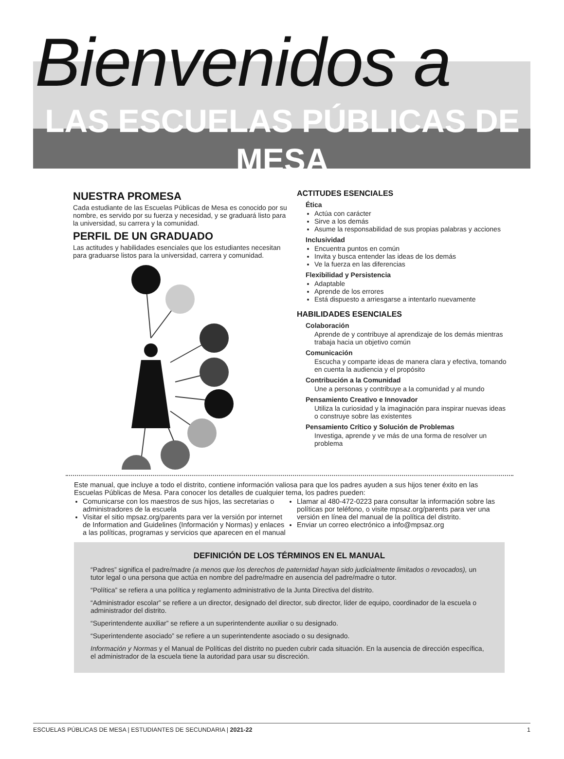Bienvenidos a
LAS ESCUELAS PÚBLICAS DE MESA
NUESTRA PROMESA
Cada estudiante de las Escuelas Públicas de Mesa es conocido por su nombre, es servido por su fuerza y necesidad, y se graduará listo para la universidad, su carrera y la comunidad.
PERFIL DE UN GRADUADO
Las actitudes y habilidades esenciales que los estudiantes necesitan para graduarse listos para la universidad, carrera y comunidad.
ACTITUDES ESENCIALES
Ética
Actúa con carácter
Sirve a los demás
Asume la responsabilidad de sus propias palabras y acciones
Inclusividad
Encuentra puntos en común
Invita y busca entender las ideas de los demás
Ve la fuerza en las diferencias
Flexibilidad y Persistencia
Adaptable
Aprende de los errores
Está dispuesto a arriesgarse a intentarlo nuevamente
HABILIDADES ESENCIALES
Colaboración
Aprende de y contribuye al aprendizaje de los demás mientras trabaja hacia un objetivo común
Comunicación
Escucha y comparte ideas de manera clara y efectiva, tomando en cuenta la audiencia y el propósito
Contribución a la Comunidad
Une a personas y contribuye a la comunidad y al mundo
Pensamiento Creativo e Innovador
Utiliza la curiosidad y la imaginación para inspirar nuevas ideas o construye sobre las existentes
Pensamiento Crítico y Solución de Problemas
Investiga, aprende y ve más de una forma de resolver un problema
Este manual, que incluye a todo el distrito, contiene información valiosa para que los padres ayuden a sus hijos tener éxito en las Escuelas Públicas de Mesa. Para conocer los detalles de cualquier tema, los padres pueden:
Comunicarse con los maestros de sus hijos, las secretarias o administradores de la escuela
Visitar el sitio mpsaz.org/parents para ver la versión por internet de Information and Guidelines (Información y Normas) y enlaces a las políticas, programas y servicios que aparecen en el manual
Llamar al 480-472-0223 para consultar la información sobre las políticas por teléfono, o visite mpsaz.org/parents para ver una versión en línea del manual de la política del distrito.
Enviar un correo electrónico a info@mpsaz.org
DEFINICIÓN DE LOS TÉRMINOS EN EL MANUAL
“Padres” significa el padre/madre (a menos que los derechos de paternidad hayan sido judicialmente limitados o revocados), un tutor legal o una persona que actúa en nombre del padre/madre en ausencia del padre/madre o tutor.
“Política” se refiera a una política y reglamento administrativo de la Junta Directiva del distrito.
“Administrador escolar” se refiere a un director, designado del director, sub director, líder de equipo, coordinador de la escuela o administrador del distrito.
“Superintendente auxiliar” se refiere a un superintendente auxiliar o su designado.
“Superintendente asociado” se refiere a un superintendente asociado o su designado.
Información y Normas y el Manual de Políticas del distrito no pueden cubrir cada situación. En la ausencia de dirección específica, el administrador de la escuela tiene la autoridad para usar su discreción.
ESCUELAS PÚBLICAS DE MESA | ESTUDIANTES DE SECUNDARIA | 2021-22 1